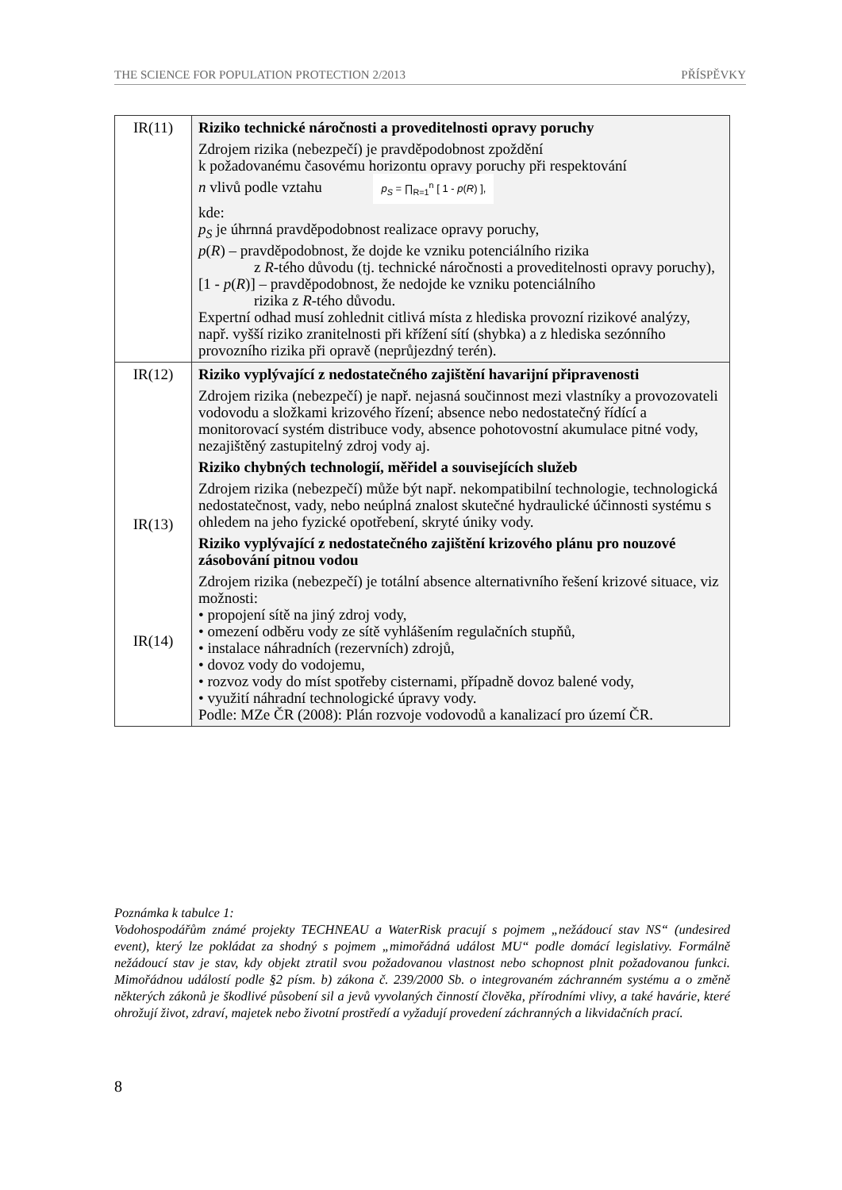THE SCIENCE FOR POPULATION PROTECTION 2/2013 PŘÍSPĚVKY
| IR(11) | Riziko technické náročnosti a proveditelnosti opravy poruchy Zdrojem rizika (nebezpečí) je pravděpodobnost zpoždění k požadovanému časovému horizontu opravy poruchy při respektování n vlivů podle vztahu p<sub>S</sub> = ∏<sub>R=1</sub><sup>n</sup> [ 1 - p ( R ) ], kde: p<sub>S</sub> je úhrnná pravděpodobnost realizace opravy poruchy, p ( R ) – pravděpodobnost, že dojde ke vzniku potenciálního rizika z R -tého důvodu (tj. technické náročnosti a proveditelnosti opravy poruchy), [1 - p ( R )] – pravděpodobnost, že nedojde ke vzniku potenciálního rizika z R -tého důvodu. Expertní odhad musí zohlednit citlivá místa z hlediska provozní rizikové analýzy, např. vyšší riziko zranitelnosti při křížení sítí (shybka) a z hlediska sezónního provozního rizika při opravě (neprůjezdný terén). |
| IR(12) IR(13) IR(14) | Riziko vyplývající z nedostatečného zajištění havarijní připravenosti Zdrojem rizika (nebezpečí) je např. nejasná součinnost mezi vlastníky a provozovateli vodovodu a složkami krizového řízení; absence nebo nedostatečný řídící a monitorovací systém distribuce vody, absence pohotovostní akumulace pitné vody, nezajištěný zastupitelný zdroj vody aj. Riziko chybných technologií, měřidel a souvisejících služeb Zdrojem rizika (nebezpečí) může být např. nekompatibilní technologie, technologická nedostatečnost, vady, nebo neúplná znalost skutečné hydraulické účinnosti systému s ohledem na jeho fyzické opotřebení, skryté úniky vody. Riziko vyplývající z nedostatečného zajištění krizového plánu pro nouzové zásobování pitnou vodou Zdrojem rizika (nebezpečí) je totální absence alternativního řešení krizové situace, viz možnosti: • propojení sítě na jiný zdroj vody, • omezení odběru vody ze sítě vyhlášením regulačních stupňů, • instalace náhradních (rezervních) zdrojů, • dovoz vody do vodojemu, • rozvoz vody do míst spotřeby cisternami, případně dovoz balené vody, • využití náhradní technologické úpravy vody. Podle: MZe ČR (2008): Plán rozvoje vodovodů a kanalizací pro území ČR. |
Poznámka k tabulce 1:
Vodohospodářům známé projekty TECHNEAU a WaterRisk pracují s pojmem „nežádoucí stav NS“ (undesired event), který lze pokládat za shodný s pojmem „mimořádná událost MU“ podle domácí legislativy. Formálně nežádoucí stav je stav, kdy objekt ztratil svou požadovanou vlastnost nebo schopnost plnit požadovanou funkci. Mimořádnou událostí podle §2 písm. b) zákona č. 239/2000 Sb. o integrovaném záchranném systému a o změně některých zákonů je škodlivé působení sil a jevů vyvolaných činností člověka, přírodními vlivy, a také havárie, které ohrožují život, zdraví, majetek nebo životní prostředí a vyžadují provedení záchranných a likvidačních prací.
8